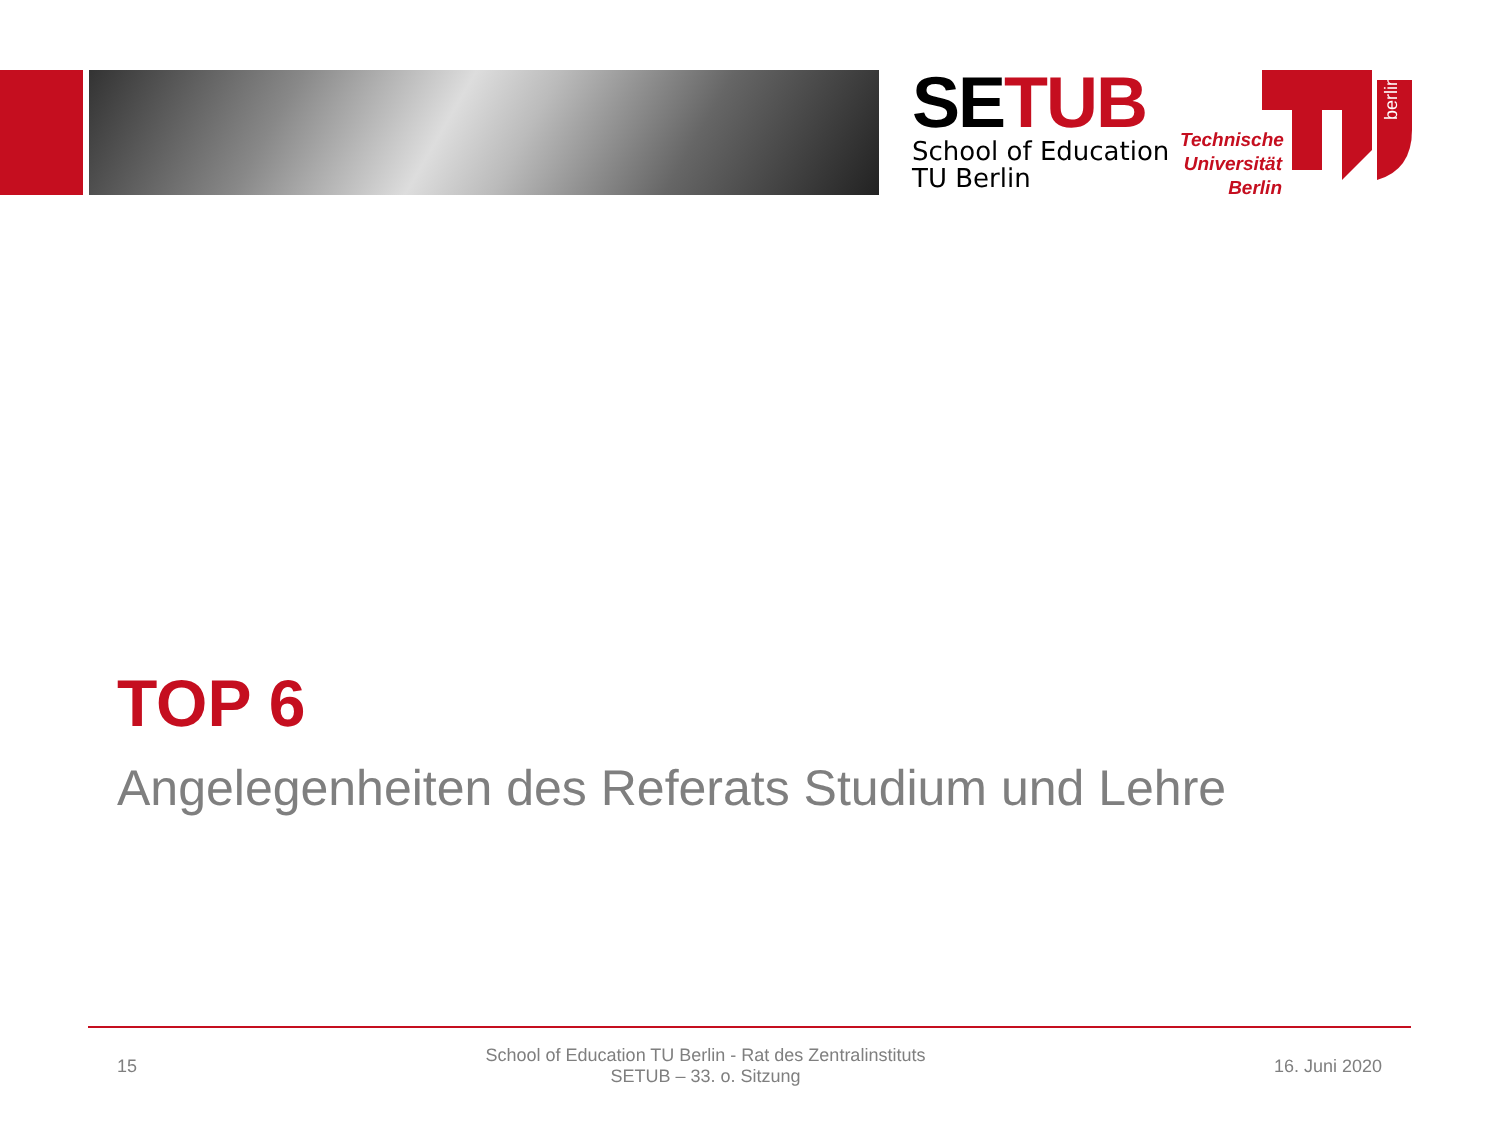SETUB
School of Education
TU Berlin
Technische
Universität
Berlin
berlin
TOP 6
Angelegenheiten des Referats Studium und Lehre
15 School of Education TU Berlin - Rat des Zentralinstituts
SETUB – 33. o. Sitzung 16. Juni 2020